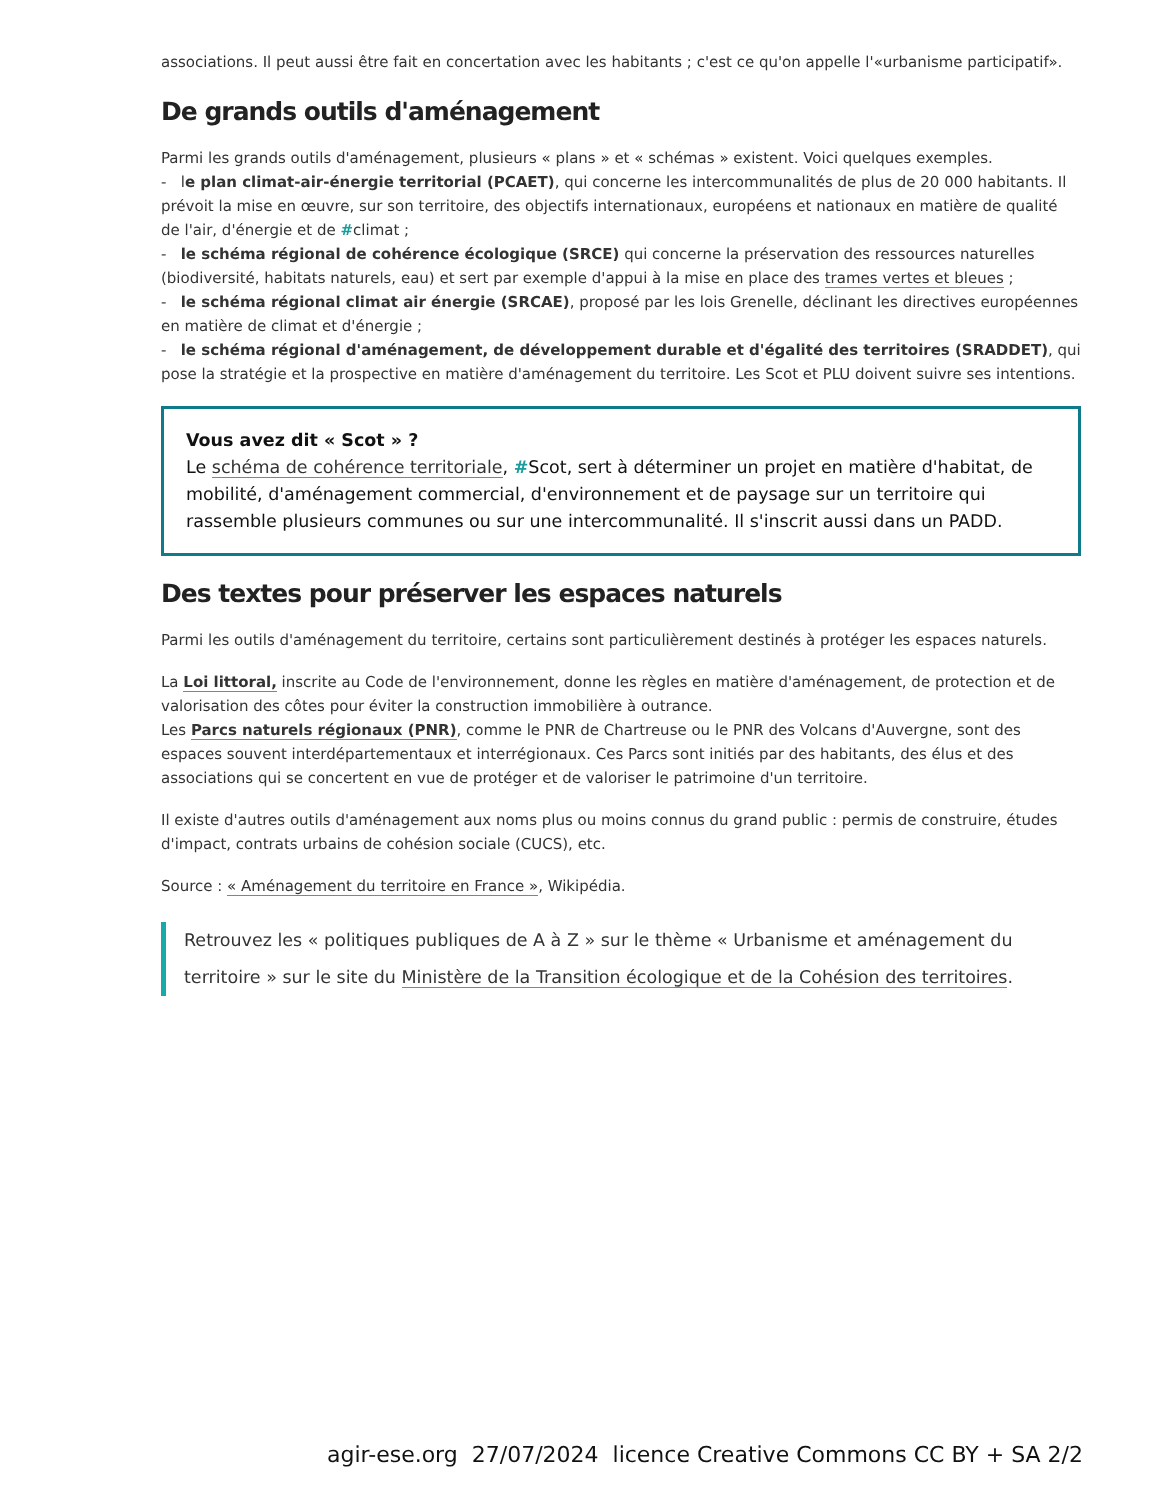associations. Il peut aussi être fait en concertation avec les habitants ; c'est ce qu'on appelle l'«urbanisme participatif».
De grands outils d'aménagement
Parmi les grands outils d'aménagement, plusieurs « plans » et « schémas » existent. Voici quelques exemples.
- le plan climat-air-énergie territorial (PCAET), qui concerne les intercommunalités de plus de 20 000 habitants. Il prévoit la mise en œuvre, sur son territoire, des objectifs internationaux, européens et nationaux en matière de qualité de l'air, d'énergie et de #climat ;
- le schéma régional de cohérence écologique (SRCE) qui concerne la préservation des ressources naturelles (biodiversité, habitats naturels, eau) et sert par exemple d'appui à la mise en place des trames vertes et bleues ;
- le schéma régional climat air énergie (SRCAE), proposé par les lois Grenelle, déclinant les directives européennes en matière de climat et d'énergie ;
- le schéma régional d'aménagement, de développement durable et d'égalité des territoires (SRADDET), qui pose la stratégie et la prospective en matière d'aménagement du territoire. Les Scot et PLU doivent suivre ses intentions.
Vous avez dit « Scot » ?
Le schéma de cohérence territoriale, #Scot, sert à déterminer un projet en matière d'habitat, de mobilité, d'aménagement commercial, d'environnement et de paysage sur un territoire qui rassemble plusieurs communes ou sur une intercommunalité. Il s'inscrit aussi dans un PADD.
Des textes pour préserver les espaces naturels
Parmi les outils d'aménagement du territoire, certains sont particulièrement destinés à protéger les espaces naturels.
La Loi littoral, inscrite au Code de l'environnement, donne les règles en matière d'aménagement, de protection et de valorisation des côtes pour éviter la construction immobilière à outrance.
Les Parcs naturels régionaux (PNR), comme le PNR de Chartreuse ou le PNR des Volcans d'Auvergne, sont des espaces souvent interdépartementaux et interrégionaux. Ces Parcs sont initiés par des habitants, des élus et des associations qui se concertent en vue de protéger et de valoriser le patrimoine d'un territoire.
Il existe d'autres outils d'aménagement aux noms plus ou moins connus du grand public : permis de construire, études d'impact, contrats urbains de cohésion sociale (CUCS), etc.
Source : « Aménagement du territoire en France », Wikipédia.
Retrouvez les « politiques publiques de A à Z » sur le thème « Urbanisme et aménagement du territoire » sur le site du Ministère de la Transition écologique et de la Cohésion des territoires.
agir-ese.org 27/07/2024 licence Creative Commons CC BY + SA 2/2